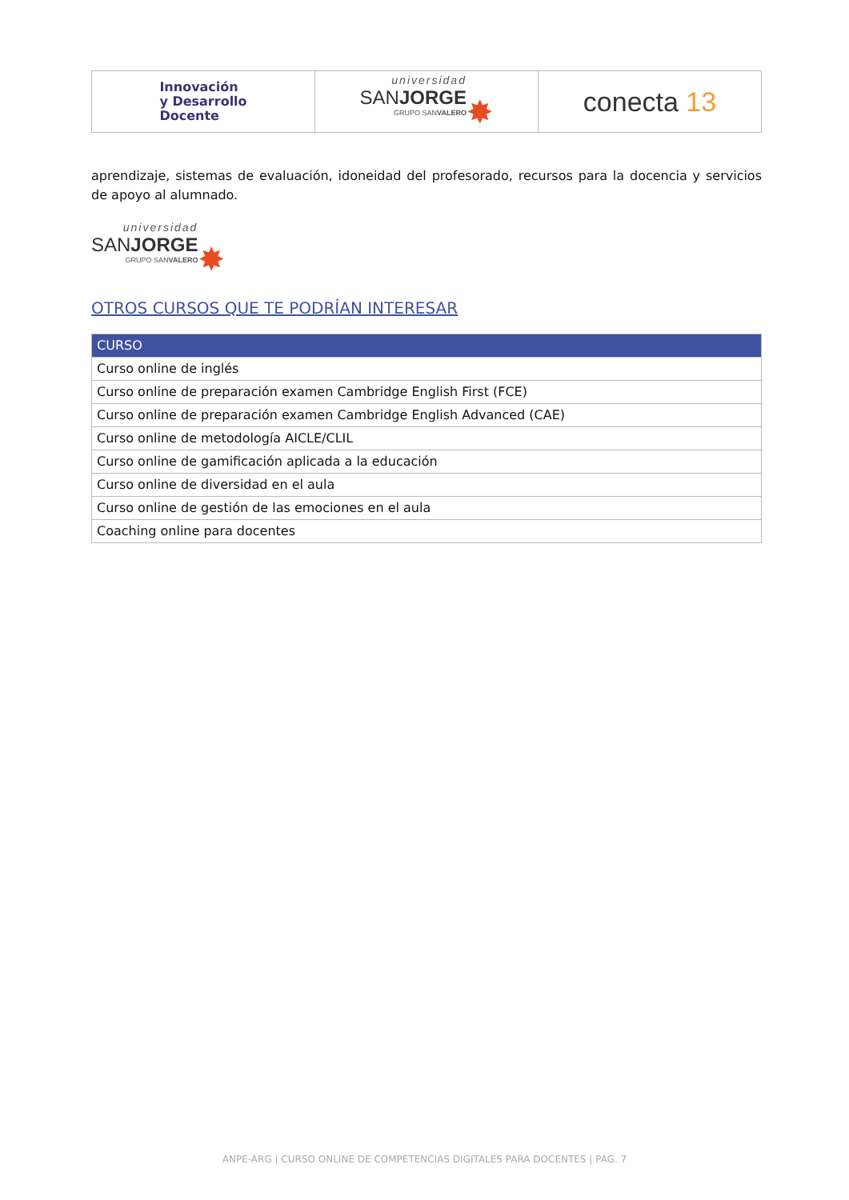| Innovación y Desarrollo Docente | universidad SAN JORGE GRUPO SAN VALERO ✸ | conecta 13 |
aprendizaje, sistemas de evaluación, idoneidad del profesorado, recursos para la docencia y servicios de apoyo al alumnado.
universidad
SANJORGE
GRUPO SANVALERO
✸
OTROS CURSOS QUE TE PODRÍAN INTERESAR
| CURSO |
| --- |
| Curso online de inglés |
| Curso online de preparación examen Cambridge English First (FCE) |
| Curso online de preparación examen Cambridge English Advanced (CAE) |
| Curso online de metodología AICLE/CLIL |
| Curso online de gamificación aplicada a la educación |
| Curso online de diversidad en el aula |
| Curso online de gestión de las emociones en el aula |
| Coaching online para docentes |
ANPE-ARG | CURSO ONLINE DE COMPETENCIAS DIGITALES PARA DOCENTES | PÁG. 7